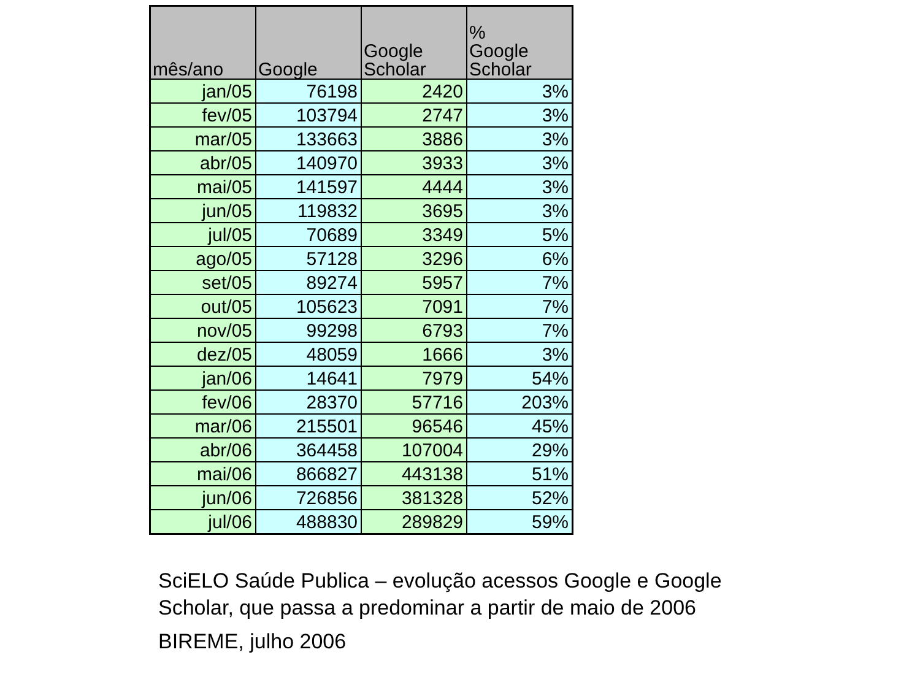| mês/ano | Google | Google Scholar | % Google Scholar |
| --- | --- | --- | --- |
| jan/05 | 76198 | 2420 | 3% |
| fev/05 | 103794 | 2747 | 3% |
| mar/05 | 133663 | 3886 | 3% |
| abr/05 | 140970 | 3933 | 3% |
| mai/05 | 141597 | 4444 | 3% |
| jun/05 | 119832 | 3695 | 3% |
| jul/05 | 70689 | 3349 | 5% |
| ago/05 | 57128 | 3296 | 6% |
| set/05 | 89274 | 5957 | 7% |
| out/05 | 105623 | 7091 | 7% |
| nov/05 | 99298 | 6793 | 7% |
| dez/05 | 48059 | 1666 | 3% |
| jan/06 | 14641 | 7979 | 54% |
| fev/06 | 28370 | 57716 | 203% |
| mar/06 | 215501 | 96546 | 45% |
| abr/06 | 364458 | 107004 | 29% |
| mai/06 | 866827 | 443138 | 51% |
| jun/06 | 726856 | 381328 | 52% |
| jul/06 | 488830 | 289829 | 59% |
SciELO Saúde Publica – evolução acessos Google e Google
Scholar, que passa a predominar a partir de maio de 2006
BIREME, julho 2006